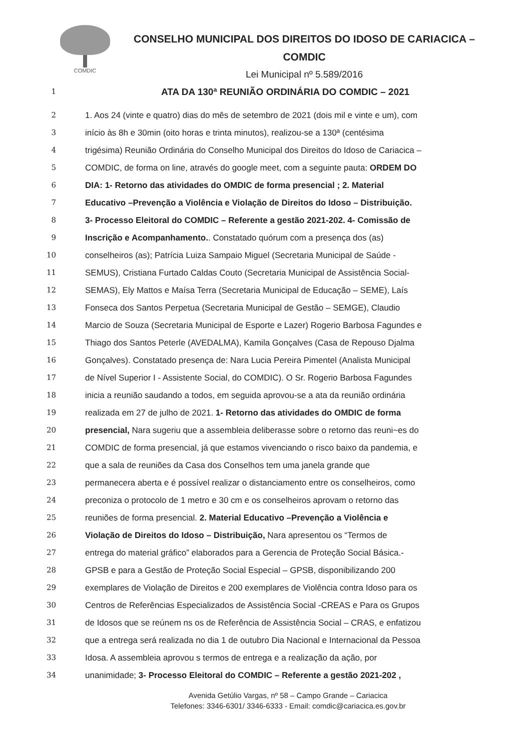COMDIC
CONSELHO MUNICIPAL DOS DIREITOS DO IDOSO DE CARIACICA – COMDIC
Lei Municipal nº 5.589/2016
1 ATA DA 130ª REUNIÃO ORDINÁRIA DO COMDIC – 2021
2 1. Aos 24 (vinte e quatro) dias do mês de setembro de 2021 (dois mil e vinte e um), com
3 início às 8h e 30min (oito horas e trinta minutos), realizou-se a 130ª (centésima
4 trigésima) Reunião Ordinária do Conselho Municipal dos Direitos do Idoso de Cariacica –
5 COMDIC, de forma on line, através do google meet, com a seguinte pauta: ORDEM DO
6 DIA: 1- Retorno das atividades do OMDIC de forma presencial ; 2. Material
7 Educativo –Prevenção a Violência e Violação de Direitos do Idoso – Distribuição.
8 3- Processo Eleitoral do COMDIC – Referente a gestão 2021-202. 4- Comissão de
9 Inscrição e Acompanhamento.. Constatado quórum com a presença dos (as)
10 conselheiros (as); Patrícia Luiza Sampaio Miguel (Secretaria Municipal de Saúde -
11 SEMUS), Cristiana Furtado Caldas Couto (Secretaria Municipal de Assistência Social-
12 SEMAS), Ely Mattos e Maísa Terra (Secretaria Municipal de Educação – SEME), Laís
13 Fonseca dos Santos Perpetua (Secretaria Municipal de Gestão – SEMGE), Claudio
14 Marcio de Souza (Secretaria Municipal de Esporte e Lazer) Rogerio Barbosa Fagundes e
15 Thiago dos Santos Peterle (AVEDALMA), Kamila Gonçalves (Casa de Repouso Djalma
16 Gonçalves). Constatado presença de: Nara Lucia Pereira Pimentel (Analista Municipal
17 de Nível Superior I - Assistente Social, do COMDIC). O Sr. Rogerio Barbosa Fagundes
18 inicia a reunião saudando a todos, em seguida aprovou-se a ata da reunião ordinária
19 realizada em 27 de julho de 2021. 1- Retorno das atividades do OMDIC de forma
20 presencial, Nara sugeriu que a assembleia deliberasse sobre o retorno das reuni~es do
21 COMDIC de forma presencial, já que estamos vivenciando o risco baixo da pandemia, e
22 que a sala de reuniões da Casa dos Conselhos tem uma janela grande que
23 permanecera aberta e é possível realizar o distanciamento entre os conselheiros, como
24 preconiza o protocolo de 1 metro e 30 cm e os conselheiros aprovam o retorno das
25 reuniões de forma presencial. 2. Material Educativo –Prevenção a Violência e
26 Violação de Direitos do Idoso – Distribuição, Nara apresentou os “Termos de
27 entrega do material gráfico” elaborados para a Gerencia de Proteção Social Básica.-
28 GPSB e para a Gestão de Proteção Social Especial – GPSB, disponibilizando 200
29 exemplares de Violação de Direitos e 200 exemplares de Violência contra Idoso para os
30 Centros de Referências Especializados de Assistência Social -CREAS e Para os Grupos
31 de Idosos que se reúnem ns os de Referência de Assistência Social – CRAS, e enfatizou
32 que a entrega será realizada no dia 1 de outubro Dia Nacional e Internacional da Pessoa
33 Idosa. A assembleia aprovou s termos de entrega e a realização da ação, por
34 unanimidade; 3- Processo Eleitoral do COMDIC – Referente a gestão 2021-202 ,
Avenida Getúlio Vargas, nº 58 – Campo Grande – Cariacica
Telefones: 3346-6301/ 3346-6333 - Email: comdic@cariacica.es.gov.br